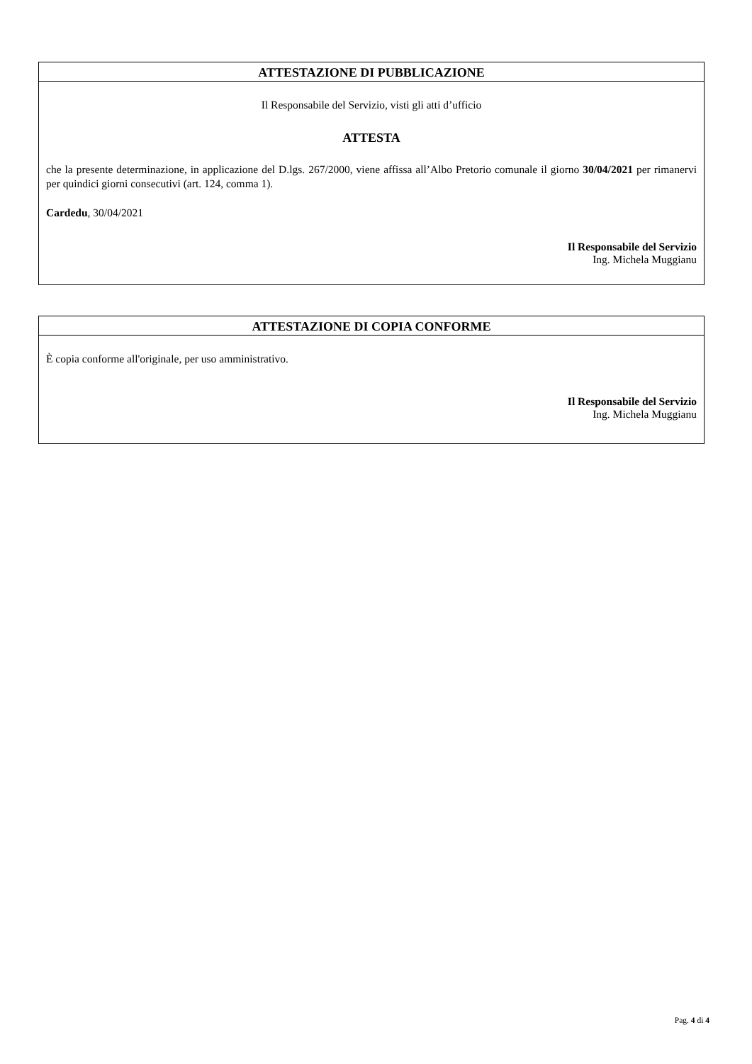ATTESTAZIONE DI PUBBLICAZIONE
Il Responsabile del Servizio, visti gli atti d’ufficio
ATTESTA
che la presente determinazione, in applicazione del D.lgs. 267/2000, viene affissa all’Albo Pretorio comunale il giorno 30/04/2021 per rimanervi per quindici giorni consecutivi (art. 124, comma 1).
Cardedu, 30/04/2021
Il Responsabile del Servizio
Ing. Michela Muggianu
ATTESTAZIONE DI COPIA CONFORME
È copia conforme all'originale, per uso amministrativo.
Il Responsabile del Servizio
Ing. Michela Muggianu
Pag. 4 di 4